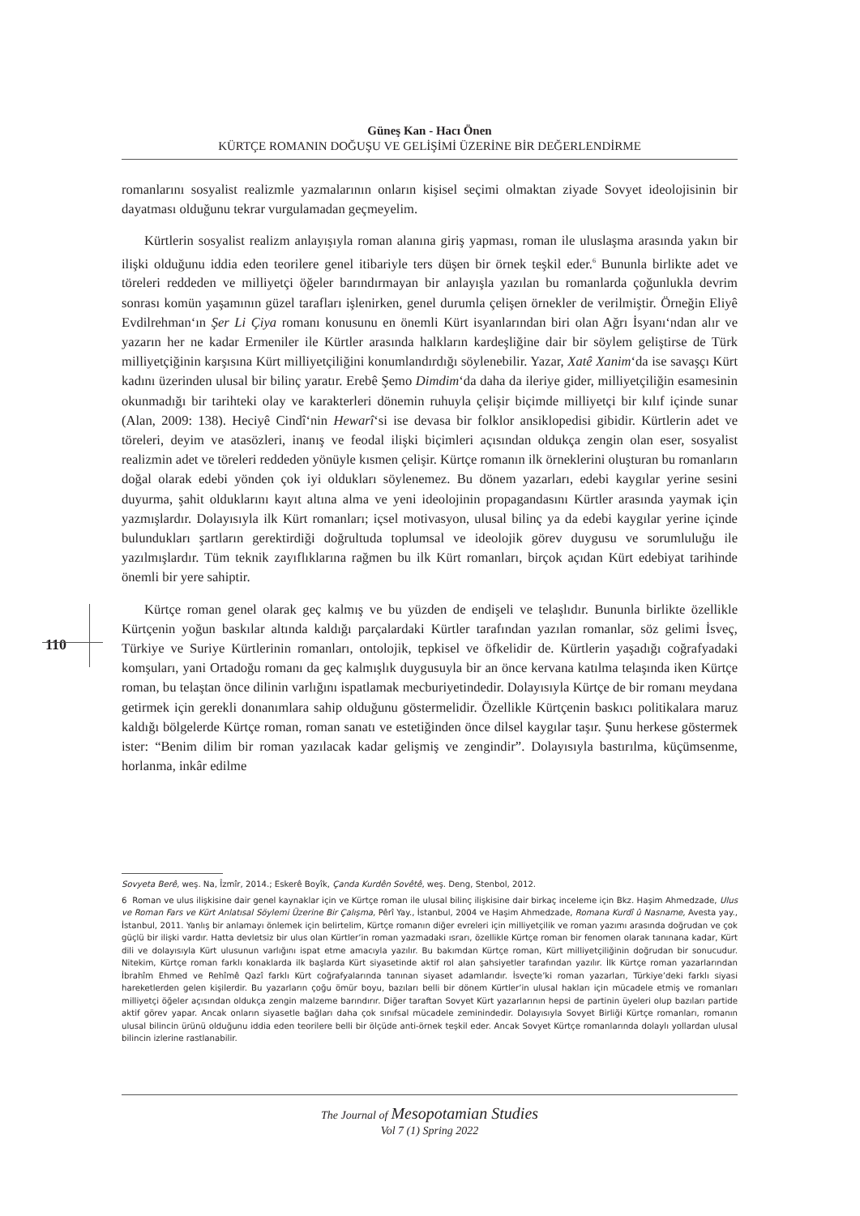Güneş Kan - Hacı Önen
KÜRTÇE ROMANIN DOĞUŞU VE GELİŞİMİ ÜZERİNE BİR DEĞERLENDİRME
romanlarını sosyalist realizmle yazmalarının onların kişisel seçimi olmaktan ziyade Sovyet ideolojisinin bir dayatması olduğunu tekrar vurgulamadan geçmeyelim.
Kürtlerin sosyalist realizm anlayışıyla roman alanına giriş yapması, roman ile uluslaşma arasında yakın bir ilişki olduğunu iddia eden teorilere genel itibariyle ters düşen bir örnek teşkil eder.<sup>6</sup> Bununla birlikte adet ve töreleri reddeden ve milliyetçi öğeler barındırmayan bir anlayışla yazılan bu romanlarda çoğunlukla devrim sonrası komün yaşamının güzel tarafları işlenirken, genel durumla çelişen örnekler de verilmiştir. Örneğin Eliyê Evdilrehman‘ın Şer Li Çiya romanı konusunu en önemli Kürt isyanlarından biri olan Ağrı İsyanı‘ndan alır ve yazarın her ne kadar Ermeniler ile Kürtler arasında halkların kardeşliğine dair bir söylem geliştirse de Türk milliyetçiğinin karşısına Kürt milliyetçiliğini konumlandırdığı söylenebilir. Yazar, Xatê Xanim‘da ise savaşçı Kürt kadını üzerinden ulusal bir bilinç yaratır. Erebê Şemo Dimdim‘da daha da ileriye gider, milliyetçiliğin esamesinin okunmadığı bir tarihteki olay ve karakterleri dönemin ruhuyla çelişir biçimde milliyetçi bir kılıf içinde sunar (Alan, 2009: 138). Heciyê Cindî‘nin Hewarî‘si ise devasa bir folklor ansiklopedisi gibidir. Kürtlerin adet ve töreleri, deyim ve atasözleri, inanış ve feodal ilişki biçimleri açısından oldukça zengin olan eser, sosyalist realizmin adet ve töreleri reddeden yönüyle kısmen çelişir. Kürtçe romanın ilk örneklerini oluşturan bu romanların doğal olarak edebi yönden çok iyi oldukları söylenemez. Bu dönem yazarları, edebi kaygılar yerine sesini duyurma, şahit olduklarını kayıt altına alma ve yeni ideolojinin propagandasını Kürtler arasında yaymak için yazmışlardır. Dolayısıyla ilk Kürt romanları; içsel motivasyon, ulusal bilinç ya da edebi kaygılar yerine içinde bulundukları şartların gerektirdiği doğrultuda toplumsal ve ideolojik görev duygusu ve sorumluluğu ile yazılmışlardır. Tüm teknik zayıflıklarına rağmen bu ilk Kürt romanları, birçok açıdan Kürt edebiyat tarihinde önemli bir yere sahiptir.
Kürtçe roman genel olarak geç kalmış ve bu yüzden de endişeli ve telaşlıdır. Bununla birlikte özellikle Kürtçenin yoğun baskılar altında kaldığı parçalardaki Kürtler tarafından yazılan romanlar, söz gelimi İsveç, Türkiye ve Suriye Kürtlerinin romanları, ontolojik, tepkisel ve öfkelidir de. Kürtlerin yaşadığı coğrafyadaki komşuları, yani Ortadoğu romanı da geç kalmışlık duygusuyla bir an önce kervana katılma telaşında iken Kürtçe roman, bu telaştan önce dilinin varlığını ispatlamak mecburiyetindedir. Dolayısıyla Kürtçe de bir romanı meydana getirmek için gerekli donanımlara sahip olduğunu göstermelidir. Özellikle Kürtçenin baskıcı politikalara maruz kaldığı bölgelerde Kürtçe roman, roman sanatı ve estetiğinden önce dilsel kaygılar taşır. Şunu herkese göstermek ister: “Benim dilim bir roman yazılacak kadar gelişmiş ve zengindir”. Dolayısıyla bastırılma, küçümsenme, horlanma, inkâr edilme
110
Sovyeta Berê, weş. Na, Îzmîr, 2014.; Eskerê Boyîk, Çanda Kurdên Sovêtê, weş. Deng, Stenbol, 2012.
6 Roman ve ulus ilişkisine dair genel kaynaklar için ve Kürtçe roman ile ulusal bilinç ilişkisine dair birkaç inceleme için Bkz. Haşim Ahmedzade, Ulus ve Roman Fars ve Kürt Anlatısal Söylemi Üzerine Bir Çalışma, Pêrî Yay., İstanbul, 2004 ve Haşim Ahmedzade, Romana Kurdî û Nasname, Avesta yay., İstanbul, 2011. Yanlış bir anlamayı önlemek için belirtelim, Kürtçe romanın diğer evreleri için milliyetçilik ve roman yazımı arasında doğrudan ve çok güçlü bir ilişki vardır. Hatta devletsiz bir ulus olan Kürtler’in roman yazmadaki ısrarı, özellikle Kürtçe roman bir fenomen olarak tanınana kadar, Kürt dili ve dolayısıyla Kürt ulusunun varlığını ispat etme amacıyla yazılır. Bu bakımdan Kürtçe roman, Kürt milliyetçiliğinin doğrudan bir sonucudur. Nitekim, Kürtçe roman farklı konaklarda ilk başlarda Kürt siyasetinde aktif rol alan şahsiyetler tarafından yazılır. İlk Kürtçe roman yazarlarından İbrahîm Ehmed ve Rehîmê Qazî farklı Kürt coğrafyalarında tanınan siyaset adamlarıdır. İsveçte’ki roman yazarları, Türkiye’deki farklı siyasi hareketlerden gelen kişilerdir. Bu yazarların çoğu ömür boyu, bazıları belli bir dönem Kürtler’in ulusal hakları için mücadele etmiş ve romanları milliyetçi öğeler açısından oldukça zengin malzeme barındırır. Diğer taraftan Sovyet Kürt yazarlarının hepsi de partinin üyeleri olup bazıları partide aktif görev yapar. Ancak onların siyasetle bağları daha çok sınıfsal mücadele zemininde­dir. Dolayısıyla Sovyet Birliği Kürtçe romanları, romanın ulusal bilincin ürünü olduğunu iddia eden teorilere belli bir ölçüde anti-örnek teşkil eder. Ancak Sovyet Kürtçe romanlarında dolaylı yollardan ulusal bilincin izlerine rastlanabilir.
The Journal of Mesopotamian Studies
Vol 7 (1) Spring 2022